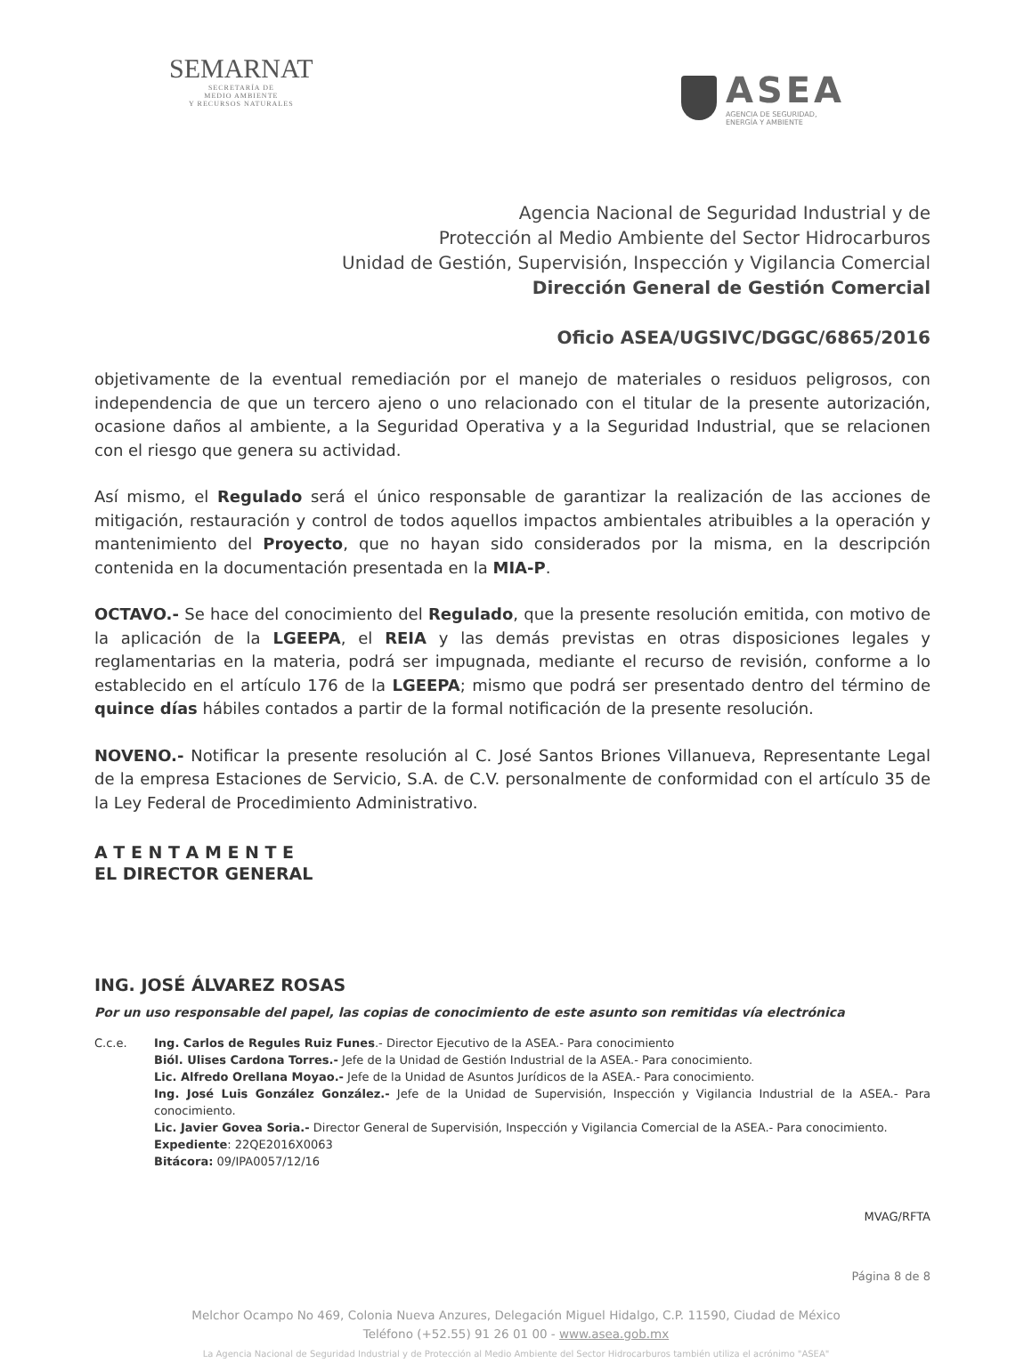SEMARNAT
SECRETARÍA DE
MEDIO AMBIENTE
Y RECURSOS NATURALES
ASEA
AGENCIA DE SEGURIDAD,
ENERGÍA Y AMBIENTE
Agencia Nacional de Seguridad Industrial y de
Protección al Medio Ambiente del Sector Hidrocarburos
Unidad de Gestión, Supervisión, Inspección y Vigilancia Comercial
Dirección General de Gestión Comercial
Oficio ASEA/UGSIVC/DGGC/6865/2016
objetivamente de la eventual remediación por el manejo de materiales o residuos peligrosos, con independencia de que un tercero ajeno o uno relacionado con el titular de la presente autorización, ocasione daños al ambiente, a la Seguridad Operativa y a la Seguridad Industrial, que se relacionen con el riesgo que genera su actividad.
Así mismo, el Regulado será el único responsable de garantizar la realización de las acciones de mitigación, restauración y control de todos aquellos impactos ambientales atribuibles a la operación y mantenimiento del Proyecto, que no hayan sido considerados por la misma, en la descripción contenida en la documentación presentada en la MIA-P.
OCTAVO.- Se hace del conocimiento del Regulado, que la presente resolución emitida, con motivo de la aplicación de la LGEEPA, el REIA y las demás previstas en otras disposiciones legales y reglamentarias en la materia, podrá ser impugnada, mediante el recurso de revisión, conforme a lo establecido en el artículo 176 de la LGEEPA; mismo que podrá ser presentado dentro del término de quince días hábiles contados a partir de la formal notificación de la presente resolución.
NOVENO.- Notificar la presente resolución al C. José Santos Briones Villanueva, Representante Legal de la empresa Estaciones de Servicio, S.A. de C.V. personalmente de conformidad con el artículo 35 de la Ley Federal de Procedimiento Administrativo.
A T E N T A M E N T E
EL DIRECTOR GENERAL
ING. JOSÉ ÁLVAREZ ROSAS
Por un uso responsable del papel, las copias de conocimiento de este asunto son remitidas vía electrónica
C.c.e. Ing. Carlos de Regules Ruiz Funes.- Director Ejecutivo de la ASEA.- Para conocimiento
Biól. Ulises Cardona Torres.- Jefe de la Unidad de Gestión Industrial de la ASEA.- Para conocimiento.
Lic. Alfredo Orellana Moyao.- Jefe de la Unidad de Asuntos Jurídicos de la ASEA.- Para conocimiento.
Ing. José Luis González González.- Jefe de la Unidad de Supervisión, Inspección y Vigilancia Industrial de la ASEA.- Para conocimiento.
Lic. Javier Govea Soria.- Director General de Supervisión, Inspección y Vigilancia Comercial de la ASEA.- Para conocimiento.
Expediente: 22QE2016X0063
Bitácora: 09/IPA0057/12/16
MVAG/RFTA
Página 8 de 8
Melchor Ocampo No 469, Colonia Nueva Anzures, Delegación Miguel Hidalgo, C.P. 11590, Ciudad de México
Teléfono (+52.55) 91 26 01 00 - www.asea.gob.mx
La Agencia Nacional de Seguridad Industrial y de Protección al Medio Ambiente del Sector Hidrocarburos también utiliza el acrónimo "ASEA"